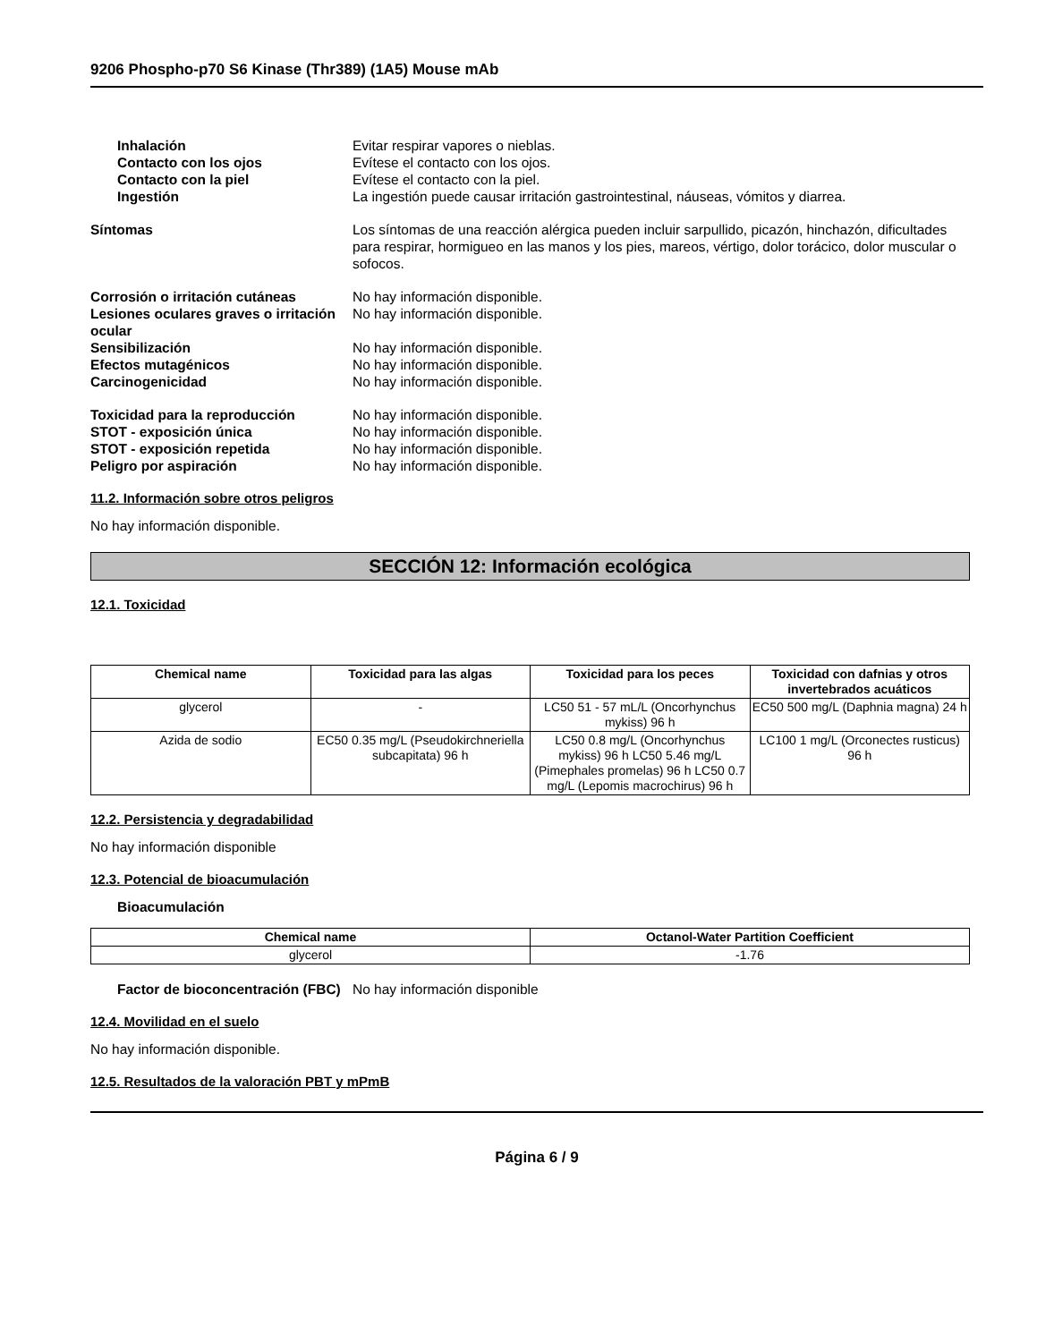9206 Phospho-p70 S6 Kinase (Thr389) (1A5) Mouse mAb
Inhalación Evitar respirar vapores o nieblas.
Contacto con los ojos Evítese el contacto con los ojos.
Contacto con la piel Evítese el contacto con la piel.
Ingestión La ingestión puede causar irritación gastrointestinal, náuseas, vómitos y diarrea.
Síntomas Los síntomas de una reacción alérgica pueden incluir sarpullido, picazón, hinchazón, dificultades para respirar, hormigueo en las manos y los pies, mareos, vértigo, dolor torácico, dolor muscular o sofocos.
Corrosión o irritación cutáneas No hay información disponible.
Lesiones oculares graves o irritación ocular
No hay información disponible.
Sensibilización No hay información disponible.
Efectos mutagénicos No hay información disponible.
Carcinogenicidad No hay información disponible.
Toxicidad para la reproducción No hay información disponible.
STOT - exposición única No hay información disponible.
STOT - exposición repetida No hay información disponible.
Peligro por aspiración No hay información disponible.
11.2. Información sobre otros peligros
No hay información disponible.
SECCIÓN 12: Información ecológica
12.1. Toxicidad
| Chemical name | Toxicidad para las algas | Toxicidad para los peces | Toxicidad con dafnias y otros invertebrados acuáticos |
| --- | --- | --- | --- |
| glycerol | - | LC50 51 - 57 mL/L (Oncorhynchus mykiss) 96 h | EC50 500 mg/L (Daphnia magna) 24 h |
| Azida de sodio | EC50 0.35 mg/L (Pseudokirchneriella subcapitata) 96 h | LC50 0.8 mg/L (Oncorhynchus mykiss) 96 h LC50 5.46 mg/L (Pimephales promelas) 96 h LC50 0.7 mg/L (Lepomis macrochirus) 96 h | LC100 1 mg/L (Orconectes rusticus) 96 h |
12.2. Persistencia y degradabilidad
No hay información disponible
12.3. Potencial de bioacumulación
Bioacumulación
| Chemical name | Octanol-Water Partition Coefficient |
| --- | --- |
| glycerol | -1.76 |
Factor de bioconcentración (FBC)
No hay información disponible
12.4. Movilidad en el suelo
No hay información disponible.
12.5. Resultados de la valoración PBT y mPmB
Página 6 / 9